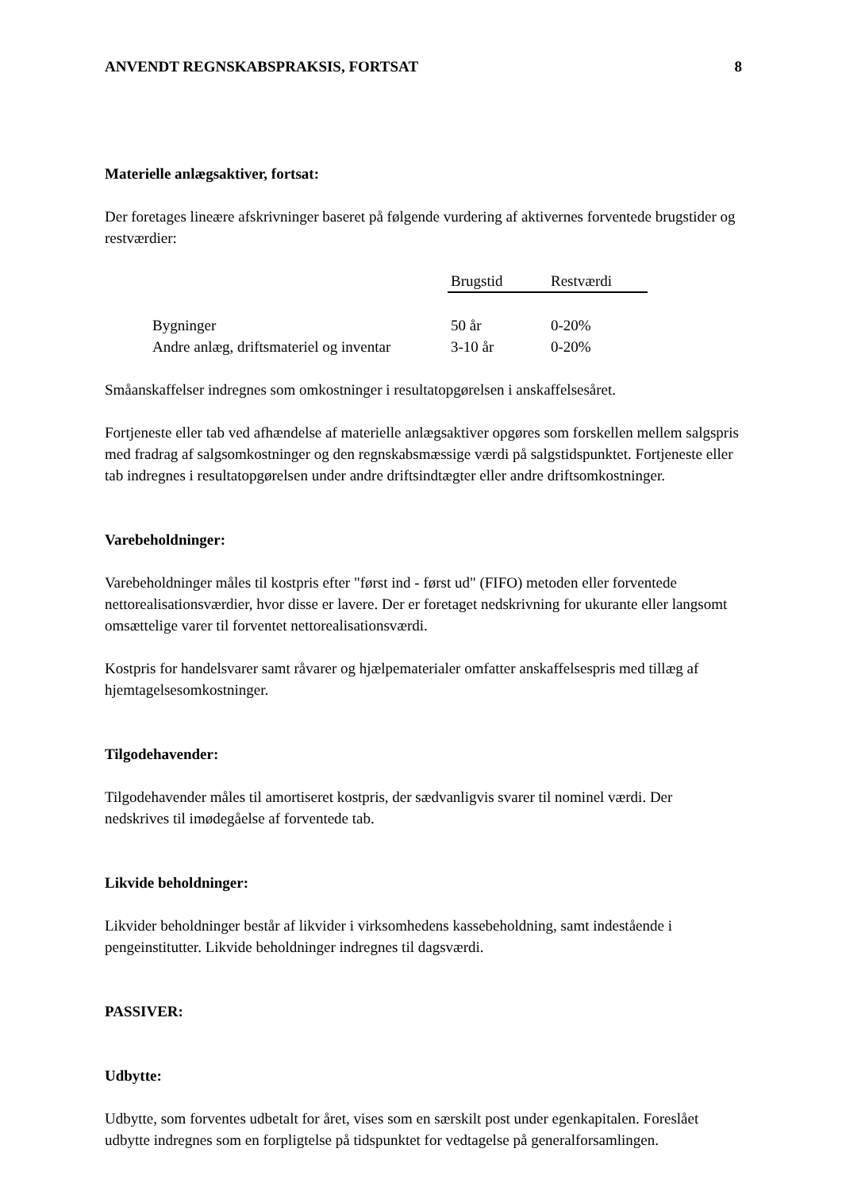ANVENDT REGNSKABSPRAKSIS, FORTSAT 8
Materielle anlægsaktiver, fortsat:
Der foretages lineære afskrivninger baseret på følgende vurdering af aktivernes forventede brugstider og restværdier:
| | Brugstid | Restværdi |
| --- | --- | --- |
| Bygninger | 50 år | 0-20% |
| Andre anlæg, driftsmateriel og inventar | 3-10 år | 0-20% |
Småanskaffelser indregnes som omkostninger i resultatopgørelsen i anskaffelsesåret.
Fortjeneste eller tab ved afhændelse af materielle anlægsaktiver opgøres som forskellen mellem salgspris med fradrag af salgsomkostninger og den regnskabsmæssige værdi på salgstidspunktet. Fortjeneste eller tab indregnes i resultatopgørelsen under andre driftsindtægter eller andre driftsomkostninger.
Varebeholdninger:
Varebeholdninger måles til kostpris efter "først ind - først ud" (FIFO) metoden eller forventede nettorealisationsværdier, hvor disse er lavere. Der er foretaget nedskrivning for ukurante eller langsomt omsættelige varer til forventet nettorealisationsværdi.
Kostpris for handelsvarer samt råvarer og hjælpematerialer omfatter anskaffelsespris med tillæg af hjemtagelsesomkostninger.
Tilgodehavender:
Tilgodehavender måles til amortiseret kostpris, der sædvanligvis svarer til nominel værdi. Der nedskrives til imødegåelse af forventede tab.
Likvide beholdninger:
Likvider beholdninger består af likvider i virksomhedens kassebeholdning, samt indestående i pengeinstitutter. Likvide beholdninger indregnes til dagsværdi.
PASSIVER:
Udbytte:
Udbytte, som forventes udbetalt for året, vises som en særskilt post under egenkapitalen. Foreslået udbytte indregnes som en forpligtelse på tidspunktet for vedtagelse på generalforsamlingen.